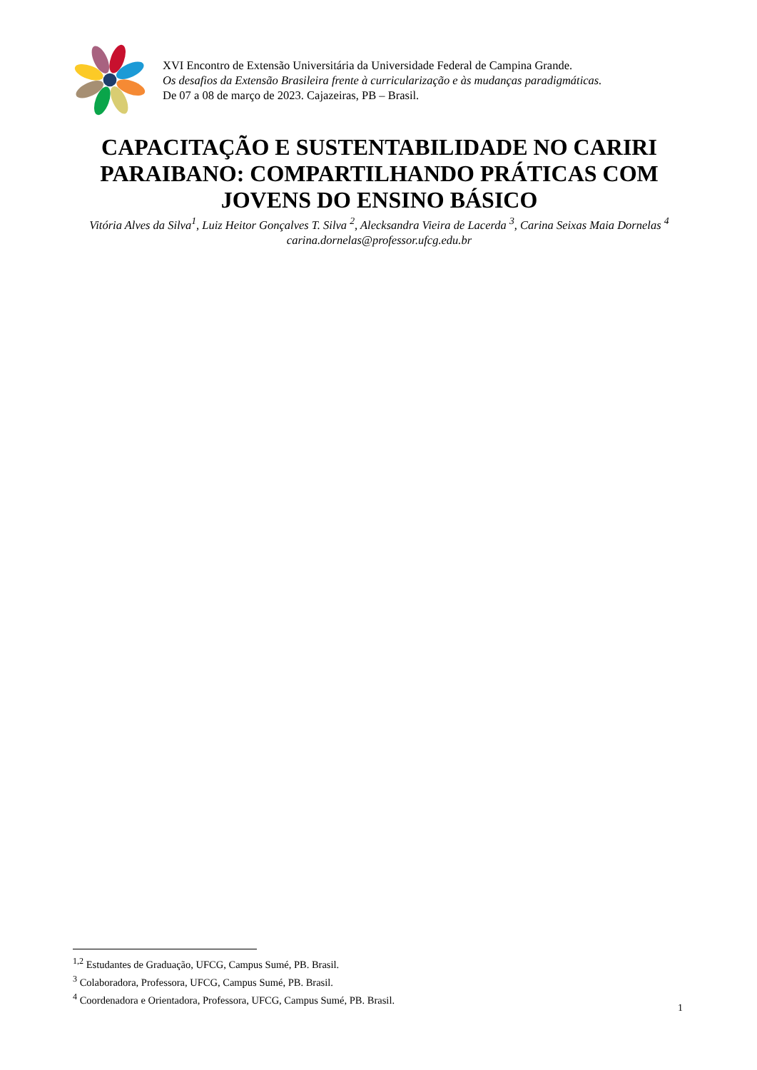XVI Encontro de Extensão Universitária da Universidade Federal de Campina Grande.
Os desafios da Extensão Brasileira frente à curricularização e às mudanças paradigmáticas.
De 07 a 08 de março de 2023. Cajazeiras, PB – Brasil.
CAPACITAÇÃO E SUSTENTABILIDADE NO CARIRI PARAIBANO: COMPARTILHANDO PRÁTICAS COM JOVENS DO ENSINO BÁSICO
Vitória Alves da Silva<sup>1</sup>, Luiz Heitor Gonçalves T. Silva <sup>2</sup>, Alecksandra Vieira de Lacerda <sup>3</sup>, Carina Seixas Maia Dornelas <sup>4</sup>
carina.dornelas@professor.ufcg.edu.br
<sup>1,2</sup> Estudantes de Graduação, UFCG, Campus Sumé, PB. Brasil.
<sup>3</sup> Colaboradora, Professora, UFCG, Campus Sumé, PB. Brasil.
<sup>4</sup> Coordenadora e Orientadora, Professora, UFCG, Campus Sumé, PB. Brasil.
1